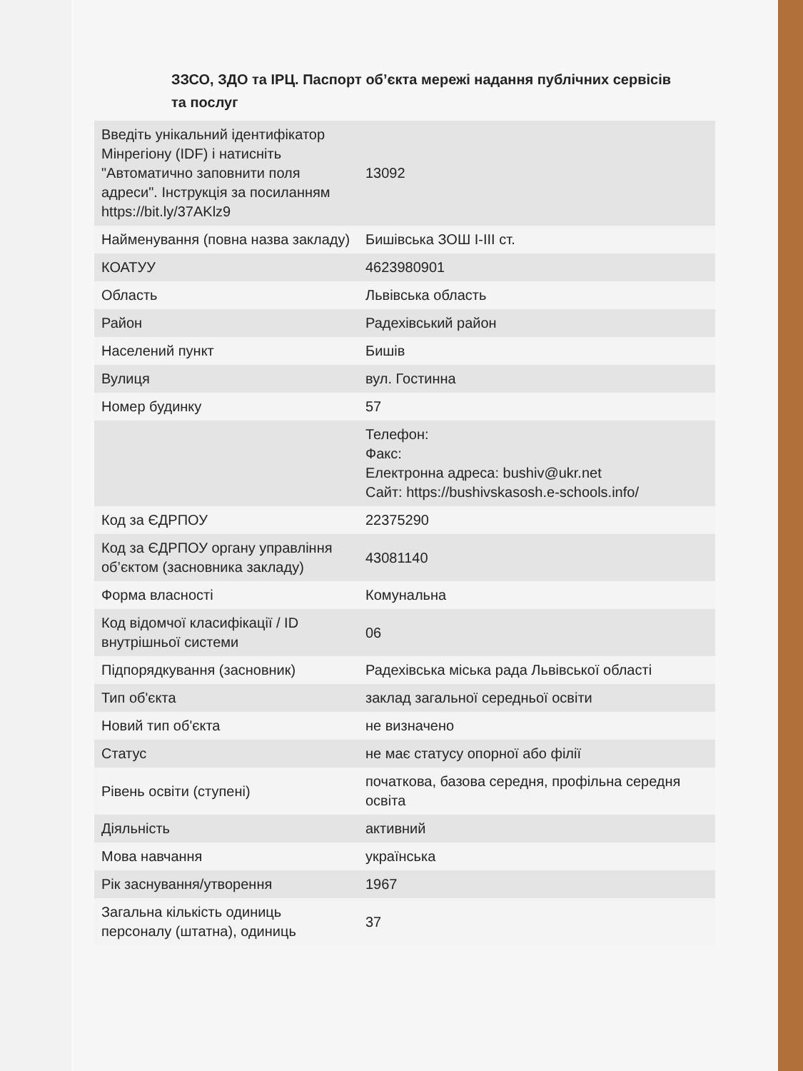ЗЗСО, ЗДО та ІРЦ. Паспорт об’єкта мережі надання публічних сервісів та послуг
| Введіть унікальний ідентифікатор Мінрегіону (IDF) і натисніть "Автоматично заповнити поля адреси". Інструкція за посиланням https://bit.ly/37AKlz9 | 13092 |
| Найменування (повна назва закладу) | Бишівська ЗОШ І-ІІІ ст. |
| КОАТУУ | 4623980901 |
| Область | Львівська область |
| Район | Радехівський район |
| Населений пункт | Бишів |
| Вулиця | вул. Гостинна |
| Номер будинку | 57 |
| | Телефон: Факс: Електронна адреса: bushiv@ukr.net Сайт: https://bushivskasosh.e-schools.info/ |
| Код за ЄДРПОУ | 22375290 |
| Код за ЄДРПОУ органу управління об’єктом (засновника закладу) | 43081140 |
| Форма власності | Комунальна |
| Код відомчої класифікації / ID внутрішньої системи | 06 |
| Підпорядкування (засновник) | Радехівська міська рада Львівської області |
| Тип об'єкта | заклад загальної середньої освіти |
| Новий тип об'єкта | не визначено |
| Статус | не має статусу опорної або філії |
| Рівень освіти (ступені) | початкова, базова середня, профільна середня освіта |
| Діяльність | активний |
| Мова навчання | українська |
| Рік заснування/утворення | 1967 |
| Загальна кількість одиниць персоналу (штатна), одиниць | 37 |